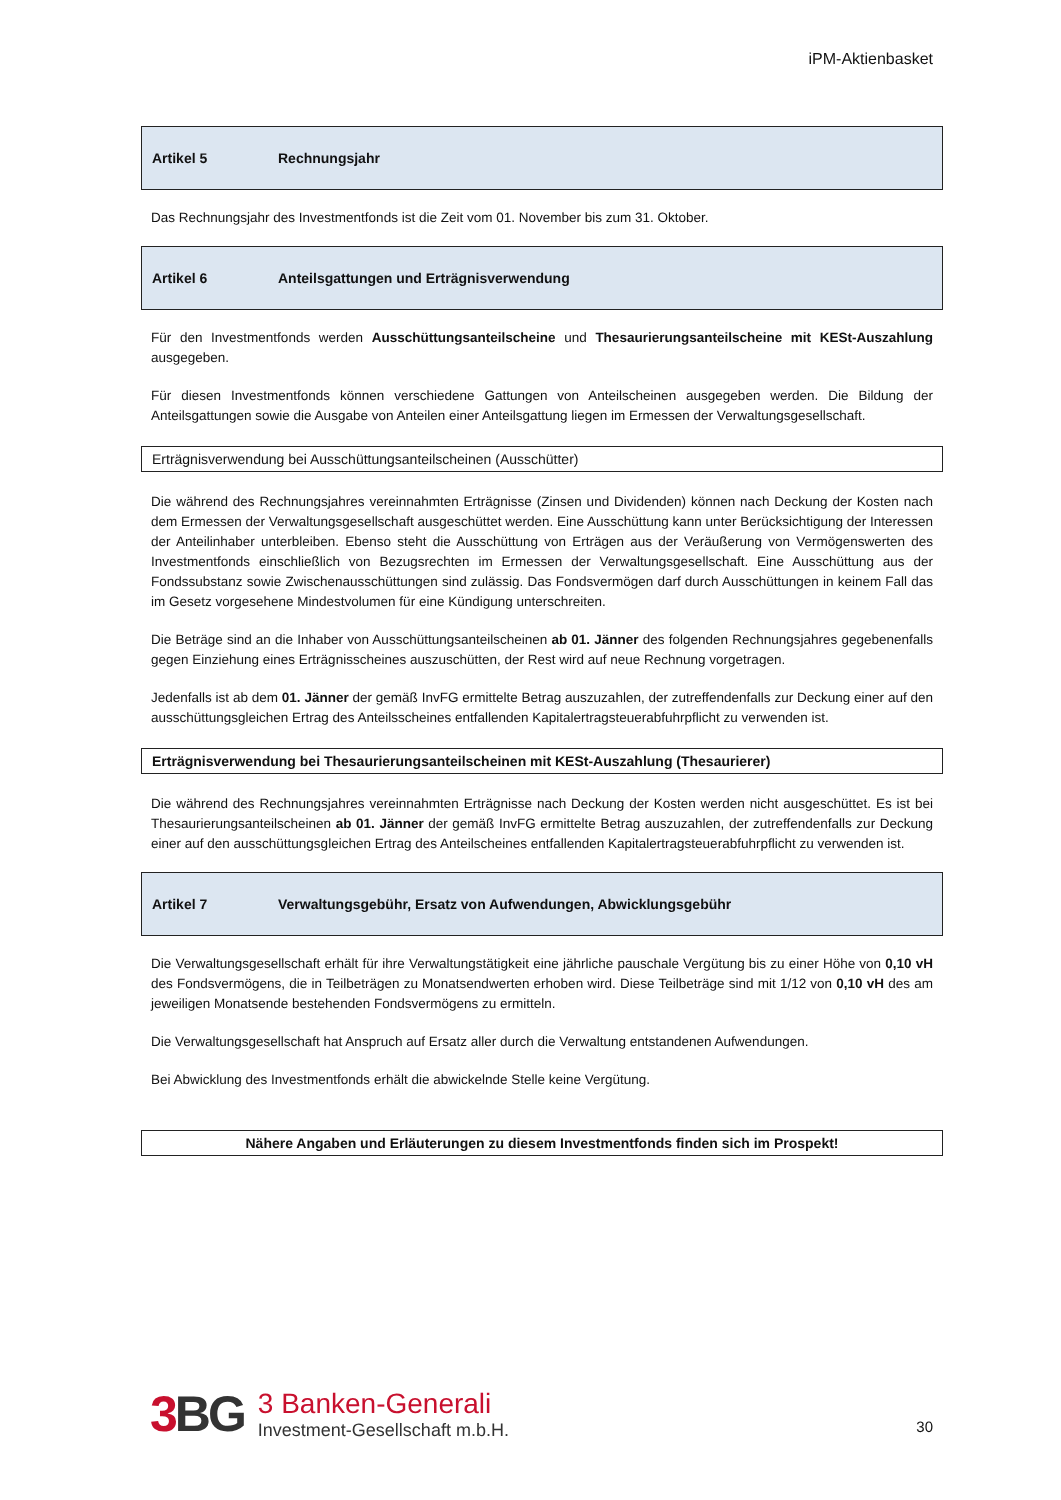iPM-Aktienbasket
Artikel 5 Rechnungsjahr
Das Rechnungsjahr des Investmentfonds ist die Zeit vom 01. November bis zum 31. Oktober.
Artikel 6 Anteilsgattungen und Erträgnisverwendung
Für den Investmentfonds werden Ausschüttungsanteilscheine und Thesaurierungsanteilscheine mit KESt-Auszahlung ausgegeben.
Für diesen Investmentfonds können verschiedene Gattungen von Anteilscheinen ausgegeben werden. Die Bildung der Anteilsgattungen sowie die Ausgabe von Anteilen einer Anteilsgattung liegen im Ermessen der Verwaltungsgesellschaft.
Erträgnisverwendung bei Ausschüttungsanteilscheinen (Ausschütter)
Die während des Rechnungsjahres vereinnahmten Erträgnisse (Zinsen und Dividenden) können nach Deckung der Kosten nach dem Ermessen der Verwaltungsgesellschaft ausgeschüttet werden. Eine Ausschüttung kann unter Berücksichtigung der Interessen der Anteilinhaber unterbleiben. Ebenso steht die Ausschüttung von Erträgen aus der Veräußerung von Vermögenswerten des Investmentfonds einschließlich von Bezugsrechten im Ermessen der Verwaltungsgesellschaft. Eine Ausschüttung aus der Fondssubstanz sowie Zwischenausschüttungen sind zulässig. Das Fondsvermögen darf durch Ausschüttungen in keinem Fall das im Gesetz vorgesehene Mindestvolumen für eine Kündigung unterschreiten.
Die Beträge sind an die Inhaber von Ausschüttungsanteilscheinen ab 01. Jänner des folgenden Rechnungsjahres gegebenenfalls gegen Einziehung eines Erträgnisscheines auszuschütten, der Rest wird auf neue Rechnung vorgetragen.
Jedenfalls ist ab dem 01. Jänner der gemäß InvFG ermittelte Betrag auszuzahlen, der zutreffendenfalls zur Deckung einer auf den ausschüttungsgleichen Ertrag des Anteilsscheines entfallenden Kapitalertragsteuerabfuhrpflicht zu verwenden ist.
Erträgnisverwendung bei Thesaurierungsanteilscheinen mit KESt-Auszahlung (Thesaurierer)
Die während des Rechnungsjahres vereinnahmten Erträgnisse nach Deckung der Kosten werden nicht ausgeschüttet. Es ist bei Thesaurierungsanteilscheinen ab 01. Jänner der gemäß InvFG ermittelte Betrag auszuzahlen, der zutreffendenfalls zur Deckung einer auf den ausschüttungsgleichen Ertrag des Anteilscheines entfallenden Kapitalertragsteuerabfuhrpflicht zu verwenden ist.
Artikel 7 Verwaltungsgebühr, Ersatz von Aufwendungen, Abwicklungsgebühr
Die Verwaltungsgesellschaft erhält für ihre Verwaltungstätigkeit eine jährliche pauschale Vergütung bis zu einer Höhe von 0,10 vH des Fondsvermögens, die in Teilbeträgen zu Monatsendwerten erhoben wird. Diese Teilbeträge sind mit 1/12 von 0,10 vH des am jeweiligen Monatsende bestehenden Fondsvermögens zu ermitteln.
Die Verwaltungsgesellschaft hat Anspruch auf Ersatz aller durch die Verwaltung entstandenen Aufwendungen.
Bei Abwicklung des Investmentfonds erhält die abwickelnde Stelle keine Vergütung.
Nähere Angaben und Erläuterungen zu diesem Investmentfonds finden sich im Prospekt!
3 BG
3 Banken-Generali
Investment-Gesellschaft m.b.H.
30